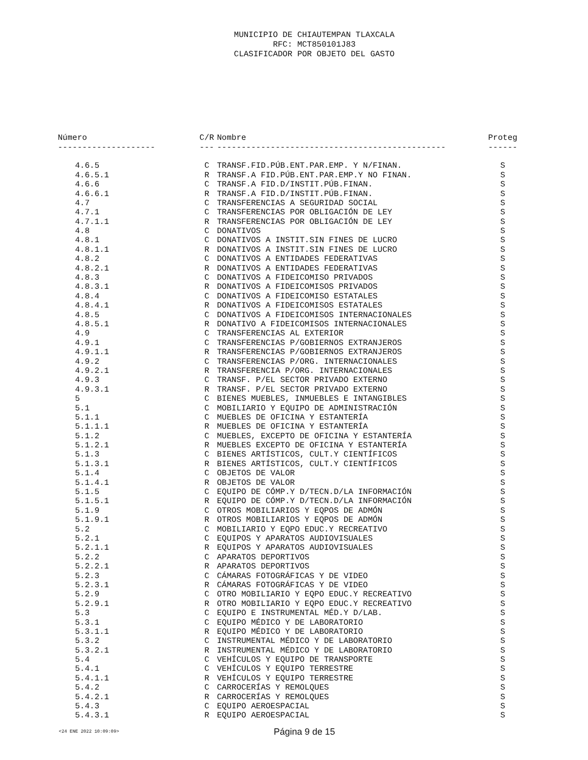MUNICIPIO DE CHIAUTEMPAN TLAXCALA
RFC: MCT850101J83
CLASIFICADOR POR OBJETO DEL GASTO
| Número | C/R | Nombre | Proteg |
| --- | --- | --- | --- |
| -------------------- | --- | ----------------------------------------------- | ------ |
| 4.6.5 | C | TRANSF.FID.PÚB.ENT.PAR.EMP. Y N/FINAN. | S |
| 4.6.5.1 | R | TRANSF.A FID.PÚB.ENT.PAR.EMP.Y NO FINAN. | S |
| 4.6.6 | C | TRANSF.A FID.D/INSTIT.PÚB.FINAN. | S |
| 4.6.6.1 | R | TRANSF.A FID.D/INSTIT.PÚB.FINAN. | S |
| 4.7 | C | TRANSFERENCIAS A SEGURIDAD SOCIAL | S |
| 4.7.1 | C | TRANSFERENCIAS POR OBLIGACIÓN DE LEY | S |
| 4.7.1.1 | R | TRANSFERENCIAS POR OBLIGACIÓN DE LEY | S |
| 4.8 | C | DONATIVOS | S |
| 4.8.1 | C | DONATIVOS A INSTIT.SIN FINES DE LUCRO | S |
| 4.8.1.1 | R | DONATIVOS A INSTIT.SIN FINES DE LUCRO | S |
| 4.8.2 | C | DONATIVOS A ENTIDADES FEDERATIVAS | S |
| 4.8.2.1 | R | DONATIVOS A ENTIDADES FEDERATIVAS | S |
| 4.8.3 | C | DONATIVOS A FIDEICOMISO PRIVADOS | S |
| 4.8.3.1 | R | DONATIVOS A FIDEICOMISOS PRIVADOS | S |
| 4.8.4 | C | DONATIVOS A FIDEICOMISO ESTATALES | S |
| 4.8.4.1 | R | DONATIVOS A FIDEICOMISOS ESTATALES | S |
| 4.8.5 | C | DONATIVOS A FIDEICOMISOS INTERNACIONALES | S |
| 4.8.5.1 | R | DONATIVO A FIDEICOMISOS INTERNACIONALES | S |
| 4.9 | C | TRANSFERENCIAS AL EXTERIOR | S |
| 4.9.1 | C | TRANSFERENCIAS P/GOBIERNOS EXTRANJEROS | S |
| 4.9.1.1 | R | TRANSFERENCIAS P/GOBIERNOS EXTRANJEROS | S |
| 4.9.2 | C | TRANSFERENCIAS P/ORG. INTERNACIONALES | S |
| 4.9.2.1 | R | TRANSFERENCIA P/ORG. INTERNACIONALES | S |
| 4.9.3 | C | TRANSF. P/EL SECTOR PRIVADO EXTERNO | S |
| 4.9.3.1 | R | TRANSF. P/EL SECTOR PRIVADO EXTERNO | S |
| 5 | C | BIENES MUEBLES, INMUEBLES E INTANGIBLES | S |
| 5.1 | C | MOBILIARIO Y EQUIPO DE ADMINISTRACIÓN | S |
| 5.1.1 | C | MUEBLES DE OFICINA Y ESTANTERÍA | S |
| 5.1.1.1 | R | MUEBLES DE OFICINA Y ESTANTERÍA | S |
| 5.1.2 | C | MUEBLES, EXCEPTO DE OFICINA Y ESTANTERÍA | S |
| 5.1.2.1 | R | MUEBLES EXCEPTO DE OFICINA Y ESTANTERÍA | S |
| 5.1.3 | C | BIENES ARTÍSTICOS, CULT.Y CIENTÍFICOS | S |
| 5.1.3.1 | R | BIENES ARTÍSTICOS, CULT.Y CIENTÍFICOS | S |
| 5.1.4 | C | OBJETOS DE VALOR | S |
| 5.1.4.1 | R | OBJETOS DE VALOR | S |
| 5.1.5 | C | EQUIPO DE CÓMP.Y D/TECN.D/LA INFORMACIÓN | S |
| 5.1.5.1 | R | EQUIPO DE CÓMP.Y D/TECN.D/LA INFORMACIÓN | S |
| 5.1.9 | C | OTROS MOBILIARIOS Y EQPOS DE ADMÓN | S |
| 5.1.9.1 | R | OTROS MOBILIARIOS Y EQPOS DE ADMÓN | S |
| 5.2 | C | MOBILIARIO Y EQPO EDUC.Y RECREATIVO | S |
| 5.2.1 | C | EQUIPOS Y APARATOS AUDIOVISUALES | S |
| 5.2.1.1 | R | EQUIPOS Y APARATOS AUDIOVISUALES | S |
| 5.2.2 | C | APARATOS DEPORTIVOS | S |
| 5.2.2.1 | R | APARATOS DEPORTIVOS | S |
| 5.2.3 | C | CÁMARAS FOTOGRÁFICAS Y DE VIDEO | S |
| 5.2.3.1 | R | CÁMARAS FOTOGRÁFICAS Y DE VIDEO | S |
| 5.2.9 | C | OTRO MOBILIARIO Y EQPO EDUC.Y RECREATIVO | S |
| 5.2.9.1 | R | OTRO MOBILIARIO Y EQPO EDUC.Y RECREATIVO | S |
| 5.3 | C | EQUIPO E INSTRUMENTAL MÉD.Y D/LAB. | S |
| 5.3.1 | C | EQUIPO MÉDICO Y DE LABORATORIO | S |
| 5.3.1.1 | R | EQUIPO MÉDICO Y DE LABORATORIO | S |
| 5.3.2 | C | INSTRUMENTAL MÉDICO Y DE LABORATORIO | S |
| 5.3.2.1 | R | INSTRUMENTAL MÉDICO Y DE LABORATORIO | S |
| 5.4 | C | VEHÍCULOS Y EQUIPO DE TRANSPORTE | S |
| 5.4.1 | C | VEHÍCULOS Y EQUIPO TERRESTRE | S |
| 5.4.1.1 | R | VEHÍCULOS Y EQUIPO TERRESTRE | S |
| 5.4.2 | C | CARROCERÍAS Y REMOLQUES | S |
| 5.4.2.1 | R | CARROCERÍAS Y REMOLQUES | S |
| 5.4.3 | C | EQUIPO AEROESPACIAL | S |
| 5.4.3.1 | R | EQUIPO AEROESPACIAL | S |
<24 ENE 2022 10:09:09> Página 9 de 15